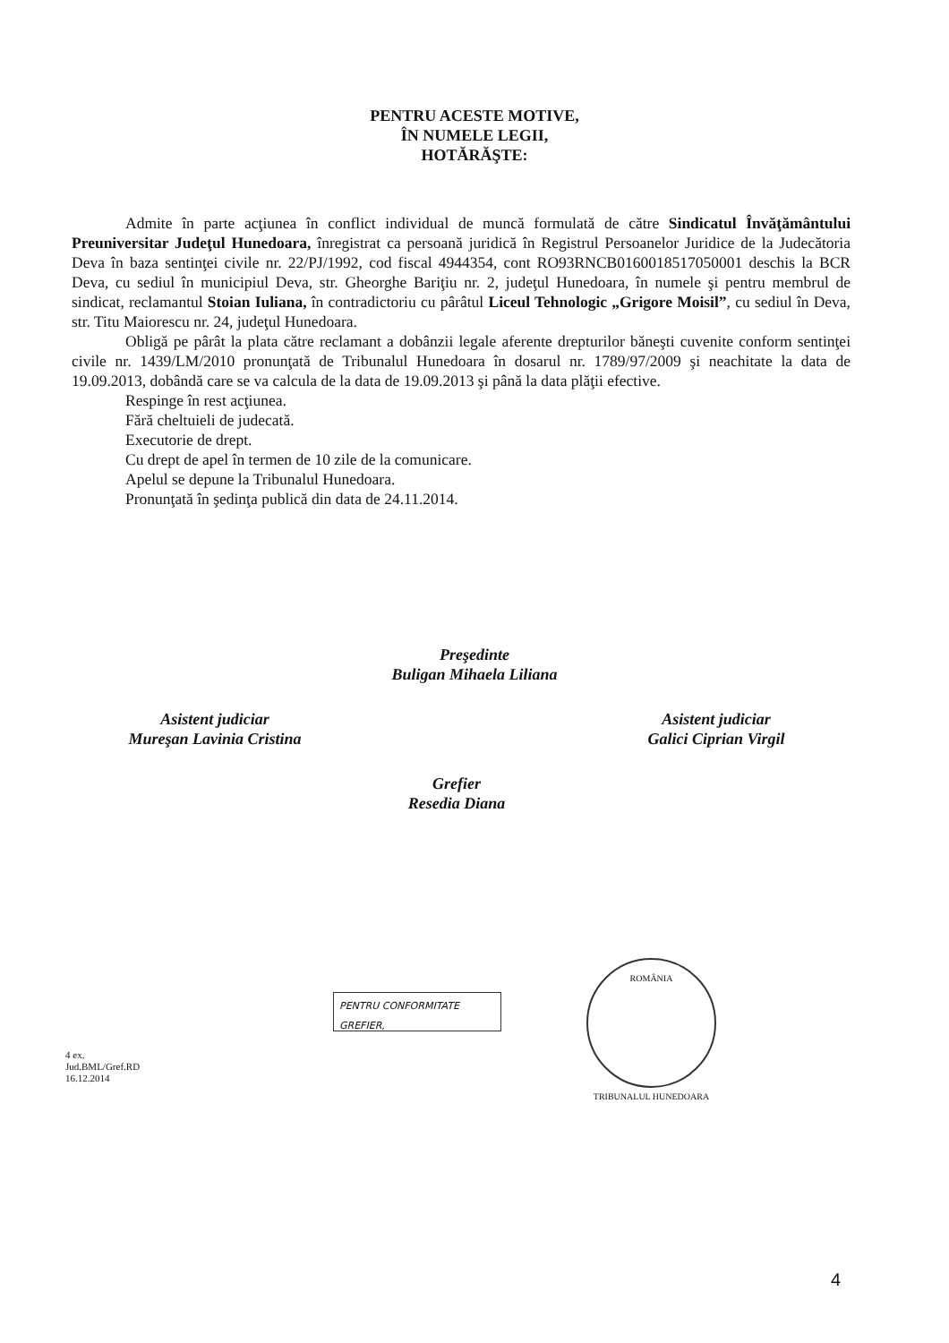PENTRU ACESTE MOTIVE,
ÎN NUMELE LEGII,
HOTĂRĂŞTE:
Admite în parte acţiunea în conflict individual de muncă formulată de către Sindicatul Învăţământului Preuniversitar Judeţul Hunedoara, înregistrat ca persoană juridică în Registrul Persoanelor Juridice de la Judecătoria Deva în baza sentinţei civile nr. 22/PJ/1992, cod fiscal 4944354, cont RO93RNCB0160018517050001 deschis la BCR Deva, cu sediul în municipiul Deva, str. Gheorghe Bariţiu nr. 2, judeţul Hunedoara, în numele şi pentru membrul de sindicat, reclamantul Stoian Iuliana, în contradictoriu cu pârâtul Liceul Tehnologic „Grigore Moisil”, cu sediul în Deva, str. Titu Maiorescu nr. 24, judeţul Hunedoara.
Obligă pe pârât la plata către reclamant a dobânzii legale aferente drepturilor băneşti cuvenite conform sentinţei civile nr. 1439/LM/2010 pronunţată de Tribunalul Hunedoara în dosarul nr. 1789/97/2009 şi neachitate la data de 19.09.2013, dobândă care se va calcula de la data de 19.09.2013 şi până la data plăţii efective.
Respinge în rest acţiunea.
Fără cheltuieli de judecată.
Executorie de drept.
Cu drept de apel în termen de 10 zile de la comunicare.
Apelul se depune la Tribunalul Hunedoara.
Pronunţată în şedinţa publică din data de 24.11.2014.
Preşedinte
Buligan Mihaela Liliana
Asistent judiciar
Mureşan Lavinia Cristina
Asistent judiciar
Galici Ciprian Virgil
Grefier
Resedia Diana
PENTRU CONFORMITATE
GREFIER,
ROMÂNIA
TRIBUNALUL HUNEDOARA
4 ex.
Jud.BML/Gref.RD
16.12.2014
4